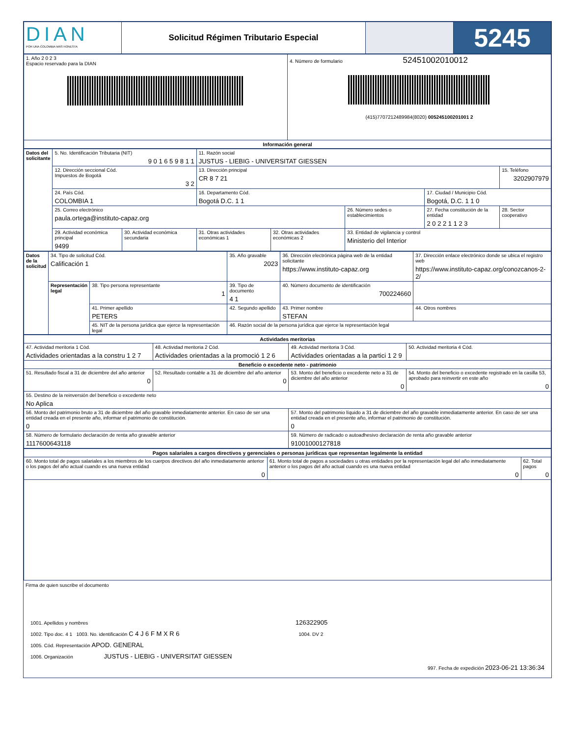| DIAN POR UNA COLOMBIA MÁS HONESTA | Solicitud Régimen Tributario Especial | | 5245 |
| 1. Año 2 0 2 3 Espacio reservado para la DIAN | 4. Número de formulario 52451002010012 (415)7707212489984(8020) 005245100201001 2 |
| Información general | |
| Datos del solicitante | 5. No. Identificación Tributaria (NIT) 9 0 1 6 5 9 8 1 1 | | 11. Razón social JUSTUS - LIEBIG - UNIVERSITAT GIESSEN | | | | |
| | 12. Dirección seccional Cód. Impuestos de Bogotá 3 2 | | 13. Dirección principal CR 8 7 21 | | | | 15. Teléfono 3202907979 |
| | 24. País Cód. COLOMBIA 1 | | 16. Departamento Cód. Bogotá D.C. 1 1 | | | 17. Ciudad / Municipio Cód. Bogotá, D.C. 1 1 0 | |
| | 25. Correo electrónico paula.ortega@instituto-capaz.org | | | | 26. Número sedes o establecimientos | 27. Fecha constitución de la entidad 2 0 2 2 1 1 2 3 | 28. Sector cooperativo |
| | 29. Actividad económica principal 9499 | 30. Actividad económica secundaria | 31. Otras actividades económicas 1 | 32. Otras actividades económicas 2 | 33. Entidad de vigilancia y control Ministerio del Interior | | |
| Datos de la solicitud | 34. Tipo de solicitud Cód. Calificación 1 | | 35. Año gravable 2023 | 36. Dirección electrónica página web de la entidad solicitante https://www.instituto-capaz.org | 37. Dirección enlace electrónico donde se ubica el registro web https://www.instituto-capaz.org/conozcanos-2-2/ |
| | Representación legal | 38. Tipo persona representante 1 | 39. Tipo de documento 4 1 | 40. Número documento de identificación 700224660 | |
| | | 41. Primer apellido PETERS | 42. Segundo apellido | 43. Primer nombre STEFAN | 44. Otros nombres |
| | | 45. NIT de la persona jurídica que ejerce la representación legal | 46. Razón social de la persona jurídica que ejerce la representación legal | | |
| Actividades meritorias | | | |
| 47. Actividad meritoria 1 Cód. Actividades orientadas a la constru 1 2 7 | 48. Actividad meritoria 2 Cód. Actividades orientadas a la promoció 1 2 6 | 49. Actividad meritoria 3 Cód. Actividades orientadas a la partici 1 2 9 | 50. Actividad meritoria 4 Cód. |
| Beneficio o excedente neto - patrimonio | | | |
| 51. Resultado fiscal a 31 de diciembre del año anterior 0 | 52. Resultado contable a 31 de diciembre del año anterior 0 | 53. Monto del beneficio o excedente neto a 31 de diciembre del año anterior 0 | 54. Monto del beneficio o excedente registrado en la casilla 53, aprobado para reinvertir en este año 0 |
| 55. Destino de la reinversión del beneficio o excedente neto No Aplica | | | |
| 56. Monto del patrimonio bruto a 31 de diciembre del año gravable inmediatamente anterior. En caso de ser una entidad creada en el presente año, informar el patrimonio de constitución. 0 | | 57. Monto del patrimonio líquido a 31 de diciembre del año gravable inmediatamente anterior. En caso de ser una entidad creada en el presente año, informar el patrimonio de constitución. 0 | |
| 58. Número de formulario declaración de renta año gravable anterior 1117600643118 | | 59. Número de radicado o autoadhesivo declaración de renta año gravable anterior 91001000127818 | |
| Pagos salariales a cargos directivos y gerenciales o personas jurídicas que representan legalmente la entidad | | |
| 60. Monto total de pagos salariales a los miembros de los cuerpos directivos del año inmediatamente anterior o los pagos del año actual cuando es una nueva entidad 0 | 61. Monto total de pagos a sociedades u otras entidades por la representación legal del año inmediatamente anterior o los pagos del año actual cuando es una nueva entidad 0 | 62. Total pagos 0 |
Firma de quien suscribe el documento
1001. Apellidos y nombres 126322905
1002. Tipo doc. 4 1 1003. No. identificación C 4 J 6 F M X R 6 1004. DV 2
1005. Cód. Representación APOD. GENERAL
1006. Organización JUSTUS - LIEBIG - UNIVERSITAT GIESSEN
997. Fecha de expedición 2023-06-21 13:36:34